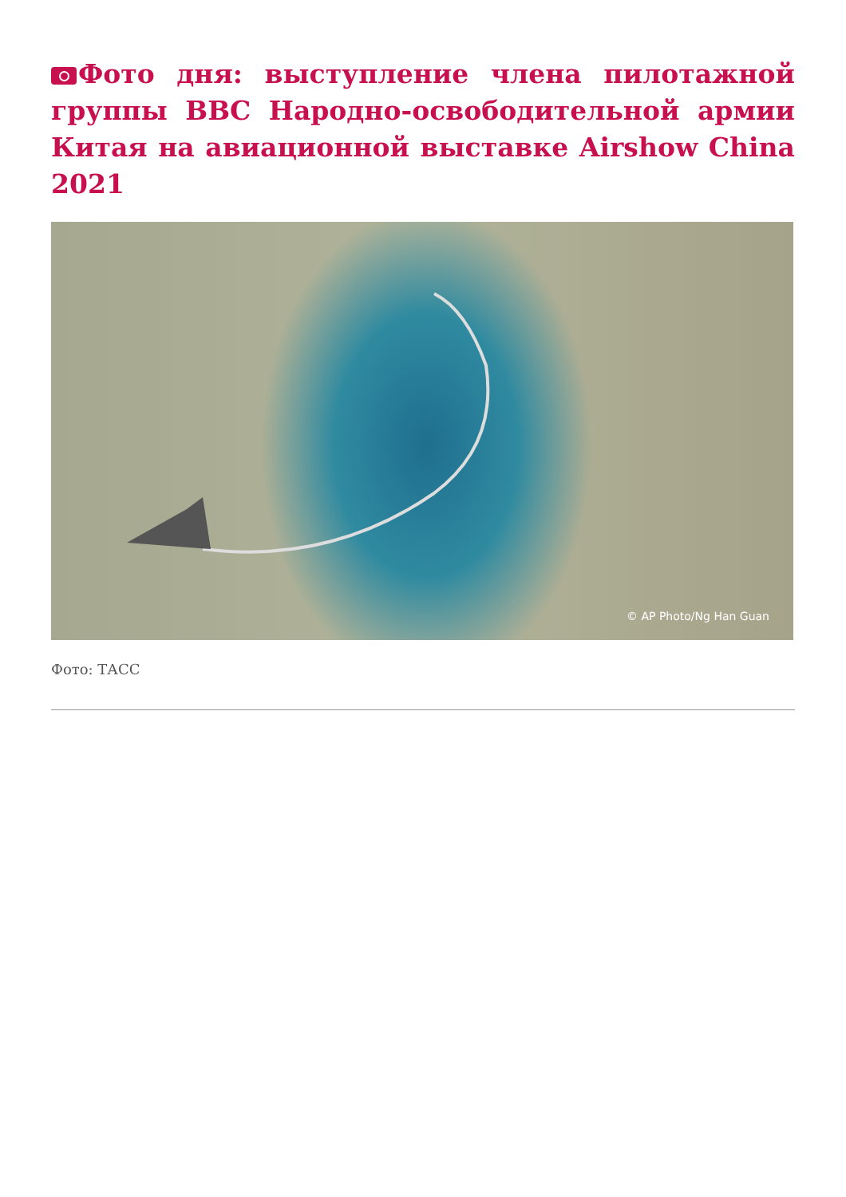Фото дня: выступление члена пилотажной группы ВВС Народно-освободительной армии Китая на авиационной выставке Airshow China 2021
© AP Photo/Ng Han Guan
Фото: ТАСС